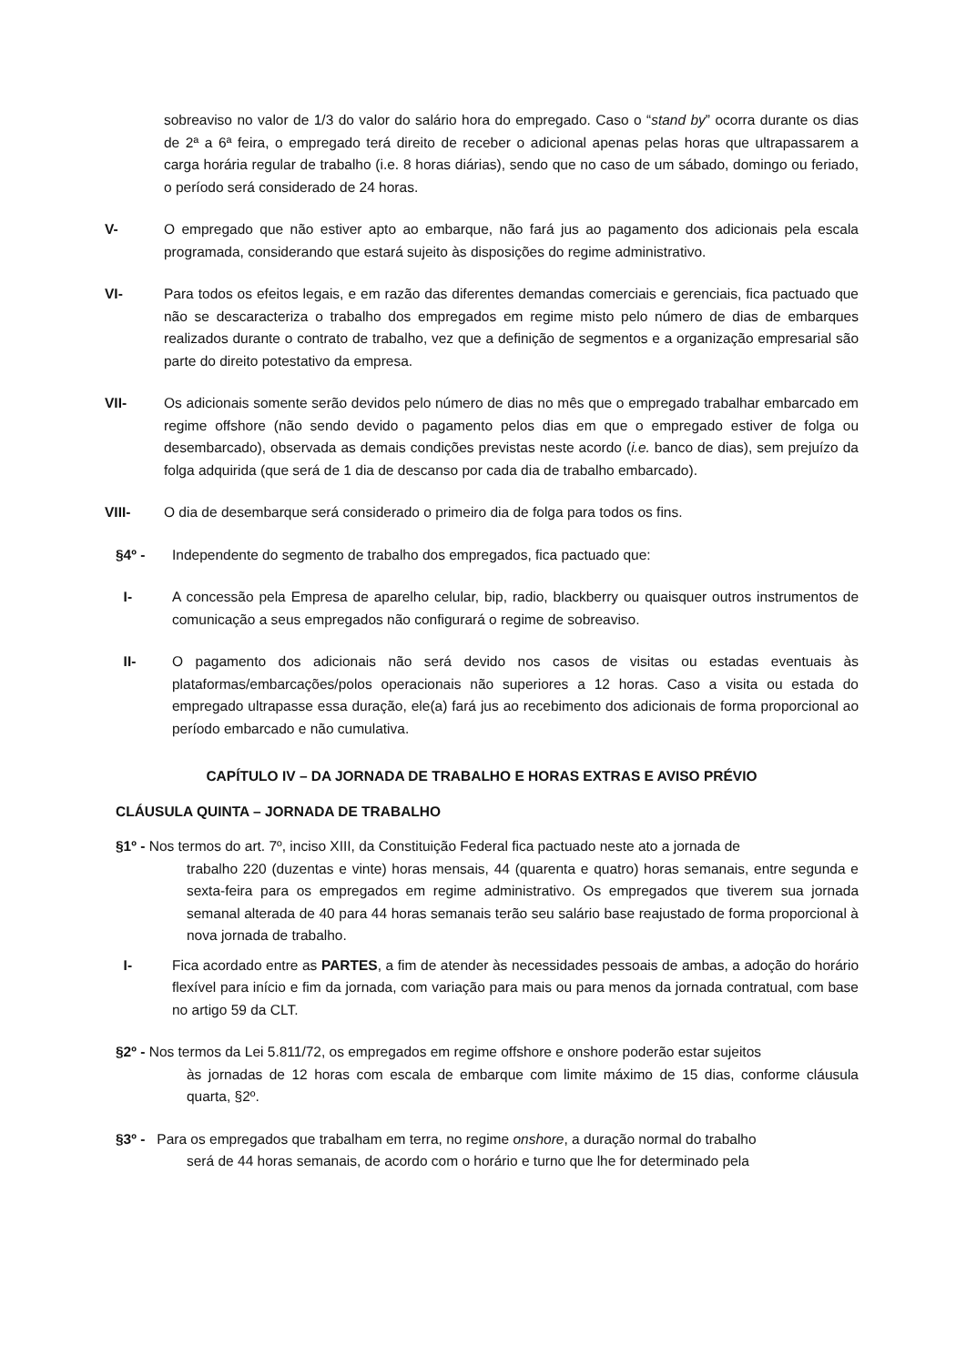sobreaviso no valor de 1/3 do valor do salário hora do empregado. Caso o “stand by” ocorra durante os dias de 2ª a 6ª feira, o empregado terá direito de receber o adicional apenas pelas horas que ultrapassarem a carga horária regular de trabalho (i.e. 8 horas diárias), sendo que no caso de um sábado, domingo ou feriado, o período será considerado de 24 horas.
V- O empregado que não estiver apto ao embarque, não fará jus ao pagamento dos adicionais pela escala programada, considerando que estará sujeito às disposições do regime administrativo.
VI- Para todos os efeitos legais, e em razão das diferentes demandas comerciais e gerenciais, fica pactuado que não se descaracteriza o trabalho dos empregados em regime misto pelo número de dias de embarques realizados durante o contrato de trabalho, vez que a definição de segmentos e a organização empresarial são parte do direito potestativo da empresa.
VII- Os adicionais somente serão devidos pelo número de dias no mês que o empregado trabalhar embarcado em regime offshore (não sendo devido o pagamento pelos dias em que o empregado estiver de folga ou desembarcado), observada as demais condições previstas neste acordo (i.e. banco de dias), sem prejuízo da folga adquirida (que será de 1 dia de descanso por cada dia de trabalho embarcado).
VIII- O dia de desembarque será considerado o primeiro dia de folga para todos os fins.
§4º - Independente do segmento de trabalho dos empregados, fica pactuado que:
I- A concessão pela Empresa de aparelho celular, bip, radio, blackberry ou quaisquer outros instrumentos de comunicação a seus empregados não configurará o regime de sobreaviso.
II- O pagamento dos adicionais não será devido nos casos de visitas ou estadas eventuais às plataformas/embarcações/polos operacionais não superiores a 12 horas. Caso a visita ou estada do empregado ultrapasse essa duração, ele(a) fará jus ao recebimento dos adicionais de forma proporcional ao período embarcado e não cumulativa.
CAPÍTULO IV – DA JORNADA DE TRABALHO E HORAS EXTRAS E AVISO PRÉVIO
CLÁUSULA QUINTA – JORNADA DE TRABALHO
§1º - Nos termos do art. 7º, inciso XIII, da Constituição Federal fica pactuado neste ato a jornada de
trabalho 220 (duzentas e vinte) horas mensais, 44 (quarenta e quatro) horas semanais, entre segunda e sexta-feira para os empregados em regime administrativo. Os empregados que tiverem sua jornada semanal alterada de 40 para 44 horas semanais terão seu salário base reajustado de forma proporcional à nova jornada de trabalho.
I- Fica acordado entre as PARTES, a fim de atender às necessidades pessoais de ambas, a adoção do horário flexível para início e fim da jornada, com variação para mais ou para menos da jornada contratual, com base no artigo 59 da CLT.
§2º - Nos termos da Lei 5.811/72, os empregados em regime offshore e onshore poderão estar sujeitos
às jornadas de 12 horas com escala de embarque com limite máximo de 15 dias, conforme cláusula quarta, §2º.
§3º - Para os empregados que trabalham em terra, no regime onshore, a duração normal do trabalho
será de 44 horas semanais, de acordo com o horário e turno que lhe for determinado pela